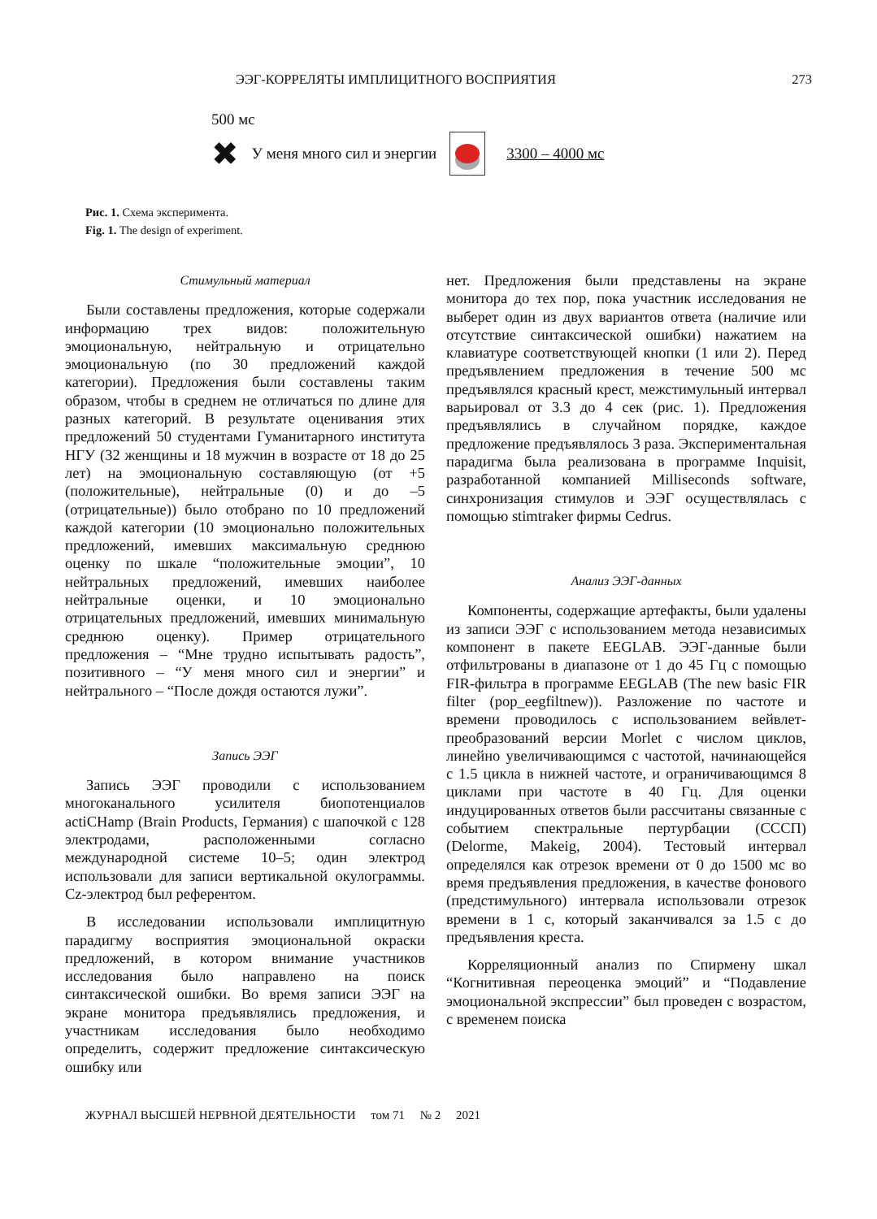ЭЭГ-КОРРЕЛЯТЫ ИМПЛИЦИТНОГО ВОСПРИЯТИЯ 273
500 мс
✖ У меня много сил и энергии 3300 – 4000 мс
Рис. 1. Схема эксперимента.
Fig. 1. The design of experiment.
Стимульный материал
Были составлены предложения, которые содержали информацию трех видов: положительную эмоциональную, нейтральную и отрицательно эмоциональную (по 30 предложений каждой категории). Предложения были составлены таким образом, чтобы в среднем не отличаться по длине для разных категорий. В результате оценивания этих предложений 50 студентами Гуманитарного института НГУ (32 женщины и 18 мужчин в возрасте от 18 до 25 лет) на эмоциональную составляющую (от +5 (положительные), нейтральные (0) и до –5 (отрицательные)) было отобрано по 10 предложений каждой категории (10 эмоционально положительных предложений, имевших максимальную среднюю оценку по шкале “положительные эмоции”, 10 нейтральных предложений, имевших наиболее нейтральные оценки, и 10 эмоционально отрицательных предложений, имевших минимальную среднюю оценку). Пример отрицательного предложения – “Мне трудно испытывать радость”, позитивного – “У меня много сил и энергии” и нейтрального – “После дождя остаются лужи”.
Запись ЭЭГ
Запись ЭЭГ проводили с использованием многоканального усилителя биопотенциалов actiCHamp (Brain Products, Германия) с шапочкой с 128 электродами, расположенными согласно международной системе 10–5; один электрод использовали для записи вертикальной окулограммы. Cz-электрод был референтом.
В исследовании использовали имплицитную парадигму восприятия эмоциональной окраски предложений, в котором внимание участников исследования было направлено на поиск синтаксической ошибки. Во время записи ЭЭГ на экране монитора предъявлялись предложения, и участникам исследования было необходимо определить, содержит предложение синтаксическую ошибку или
нет. Предложения были представлены на экране монитора до тех пор, пока участник исследования не выберет один из двух вариантов ответа (наличие или отсутствие синтаксической ошибки) нажатием на клавиатуре соответствующей кнопки (1 или 2). Перед предъявлением предложения в течение 500 мс предъявлялся красный крест, межстимульный интервал варьировал от 3.3 до 4 сек (рис. 1). Предложения предъявлялись в случайном порядке, каждое предложение предъявлялось 3 раза. Экспериментальная парадигма была реализована в программе Inquisit, разработанной компанией Milliseconds software, синхронизация стимулов и ЭЭГ осуществлялась с помощью stimtraker фирмы Cedrus.
Анализ ЭЭГ-данных
Компоненты, содержащие артефакты, были удалены из записи ЭЭГ с использованием метода независимых компонент в пакете EEGLAB. ЭЭГ-данные были отфильтрованы в диапазоне от 1 до 45 Гц с помощью FIR-фильтра в программе EEGLAB (The new basic FIR filter (pop_eegfiltnew)). Разложение по частоте и времени проводилось с использованием вейвлет-преобразований версии Morlet с числом циклов, линейно увеличивающимся с частотой, начинающейся с 1.5 цикла в нижней частоте, и ограничивающимся 8 циклами при частоте в 40 Гц. Для оценки индуцированных ответов были рассчитаны связанные с событием спектральные пертурбации (СССП) (Delorme, Makeig, 2004). Тестовый интервал определялся как отрезок времени от 0 до 1500 мс во время предъявления предложения, в качестве фонового (предстимульного) интервала использовали отрезок времени в 1 с, который заканчивался за 1.5 с до предъявления креста.
Корреляционный анализ по Спирмену шкал “Когнитивная переоценка эмоций” и “Подавление эмоциональной экспрессии” был проведен с возрастом, с временем поиска
ЖУРНАЛ ВЫСШЕЙ НЕРВНОЙ ДЕЯТЕЛЬНОСТИ том 71 № 2 2021